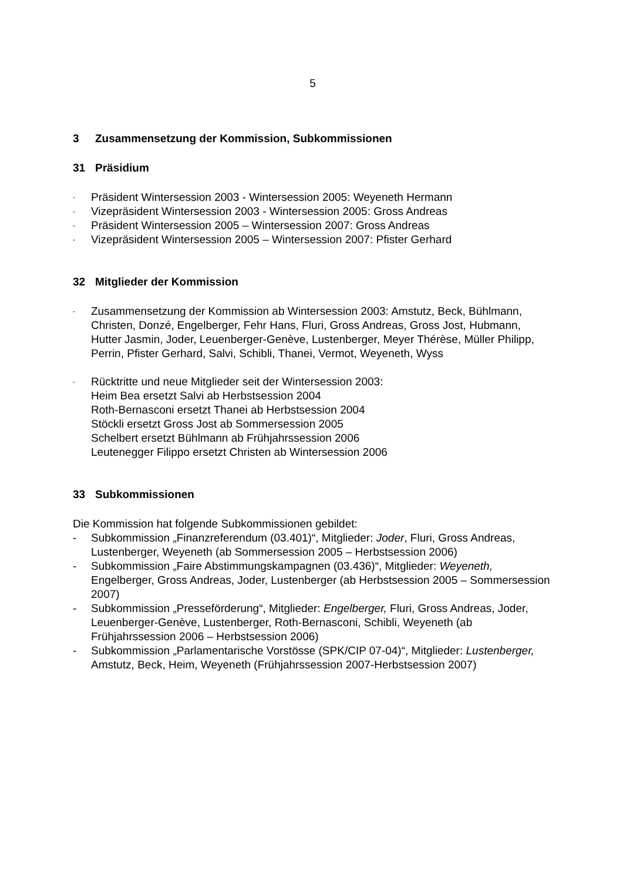5
3 Zusammensetzung der Kommission, Subkommissionen
31 Präsidium
- Präsident Wintersession 2003 - Wintersession 2005: Weyeneth Hermann
- Vizepräsident Wintersession 2003 - Wintersession 2005: Gross Andreas
- Präsident Wintersession 2005 – Wintersession 2007: Gross Andreas
- Vizepräsident Wintersession 2005 – Wintersession 2007: Pfister Gerhard
32 Mitglieder der Kommission
- Zusammensetzung der Kommission ab Wintersession 2003: Amstutz, Beck, Bühlmann, Christen, Donzé, Engelberger, Fehr Hans, Fluri, Gross Andreas, Gross Jost, Hubmann, Hutter Jasmin, Joder, Leuenberger-Genève, Lustenberger, Meyer Thérèse, Müller Philipp, Perrin, Pfister Gerhard, Salvi, Schibli, Thanei, Vermot, Weyeneth, Wyss
- Rücktritte und neue Mitglieder seit der Wintersession 2003:
Heim Bea ersetzt Salvi ab Herbstsession 2004
Roth-Bernasconi ersetzt Thanei ab Herbstsession 2004
Stöckli ersetzt Gross Jost ab Sommersession 2005
Schelbert ersetzt Bühlmann ab Frühjahrssession 2006
Leutenegger Filippo ersetzt Christen ab Wintersession 2006
33 Subkommissionen
Die Kommission hat folgende Subkommissionen gebildet:
- Subkommission „Finanzreferendum (03.401)“, Mitglieder: Joder, Fluri, Gross Andreas, Lustenberger, Weyeneth (ab Sommersession 2005 – Herbstsession 2006)
- Subkommission „Faire Abstimmungskampagnen (03.436)“, Mitglieder: Weyeneth, Engelberger, Gross Andreas, Joder, Lustenberger (ab Herbstsession 2005 – Sommersession 2007)
- Subkommission „Presseförderung“, Mitglieder: Engelberger, Fluri, Gross Andreas, Joder, Leuenberger-Genève, Lustenberger, Roth-Bernasconi, Schibli, Weyeneth (ab Frühjahrssession 2006 – Herbstsession 2006)
- Subkommission „Parlamentarische Vorstösse (SPK/CIP 07-04)“, Mitglieder: Lustenberger, Amstutz, Beck, Heim, Weyeneth (Frühjahrssession 2007-Herbstsession 2007)